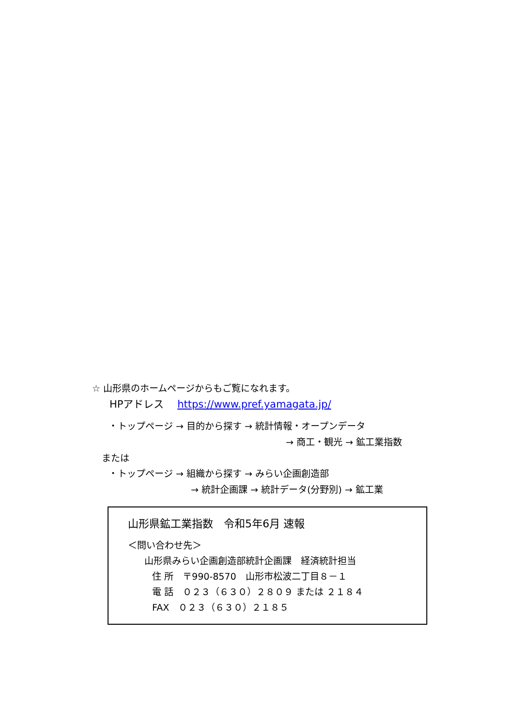☆ 山形県のホームページからもご覧になれます。
HPアドレス　 https://www.pref.yamagata.jp/
・トップページ → 目的から探す → 統計情報・オープンデータ
→ 商工・観光 → 鉱工業指数
または
・トップページ → 組織から探す → みらい企画創造部
→ 統計企画課 → 統計データ(分野別) → 鉱工業
山形県鉱工業指数　令和5年6月 速報
＜問い合わせ先＞
山形県みらい企画創造部統計企画課　経済統計担当
住 所　〒990-8570　山形市松波二丁目８－１
電 話　０２３（６３０）２８０９ または ２１８４
FAX　０２３（６３０）２１８５